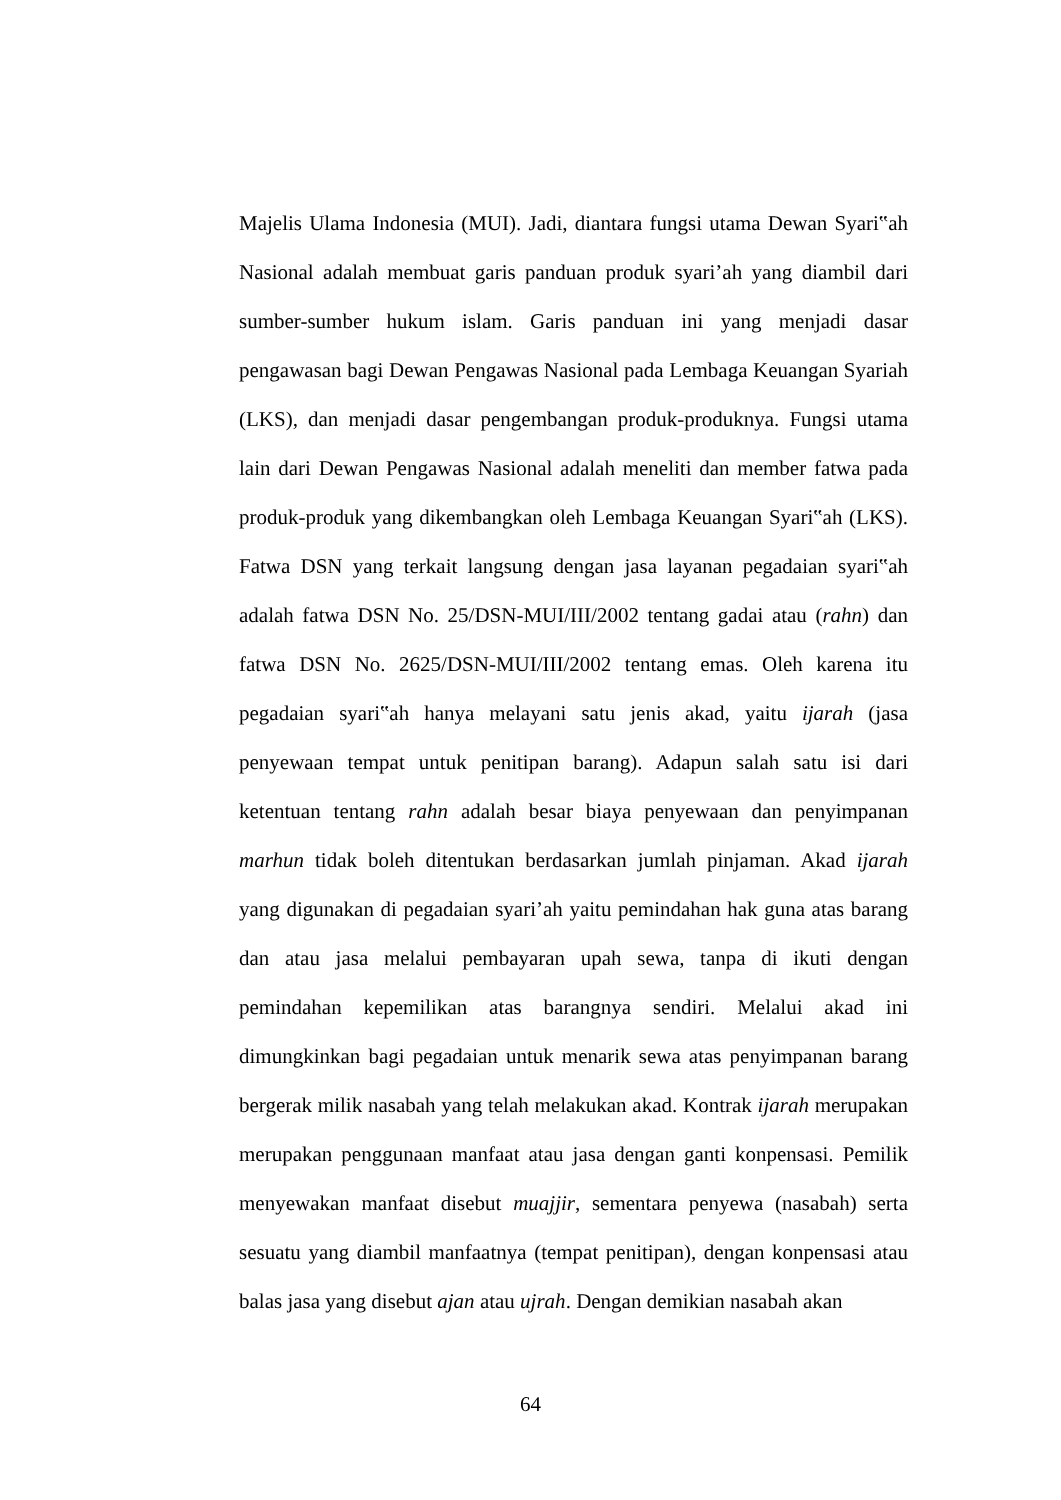Majelis Ulama Indonesia (MUI). Jadi, diantara fungsi utama Dewan Syari‟ah Nasional adalah membuat garis panduan produk syari’ah yang diambil dari sumber-sumber hukum islam. Garis panduan ini yang menjadi dasar pengawasan bagi Dewan Pengawas Nasional pada Lembaga Keuangan Syariah (LKS), dan menjadi dasar pengembangan produk-produknya. Fungsi utama lain dari Dewan Pengawas Nasional adalah meneliti dan member fatwa pada produk-produk yang dikembangkan oleh Lembaga Keuangan Syari‟ah (LKS). Fatwa DSN yang terkait langsung dengan jasa layanan pegadaian syari‟ah adalah fatwa DSN No. 25/DSN-MUI/III/2002 tentang gadai atau (rahn) dan fatwa DSN No. 2625/DSN-MUI/III/2002 tentang emas. Oleh karena itu pegadaian syari‟ah hanya melayani satu jenis akad, yaitu ijarah (jasa penyewaan tempat untuk penitipan barang). Adapun salah satu isi dari ketentuan tentang rahn adalah besar biaya penyewaan dan penyimpanan marhun tidak boleh ditentukan berdasarkan jumlah pinjaman. Akad ijarah yang digunakan di pegadaian syari’ah yaitu pemindahan hak guna atas barang dan atau jasa melalui pembayaran upah sewa, tanpa di ikuti dengan pemindahan kepemilikan atas barangnya sendiri. Melalui akad ini dimungkinkan bagi pegadaian untuk menarik sewa atas penyimpanan barang bergerak milik nasabah yang telah melakukan akad. Kontrak ijarah merupakan merupakan penggunaan manfaat atau jasa dengan ganti konpensasi. Pemilik menyewakan manfaat disebut muajjir, sementara penyewa (nasabah) serta sesuatu yang diambil manfaatnya (tempat penitipan), dengan konpensasi atau balas jasa yang disebut ajan atau ujrah. Dengan demikian nasabah akan
64